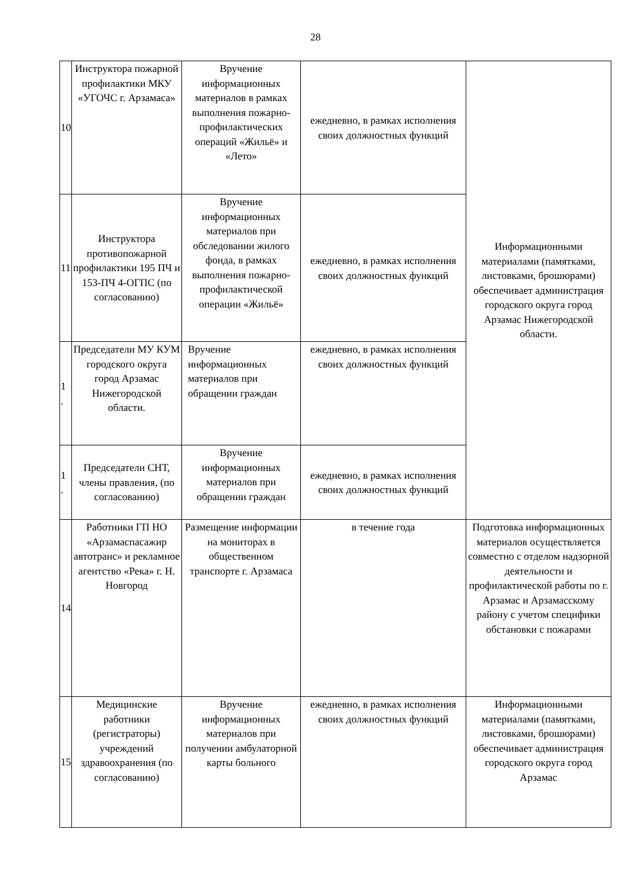28
| 10 | Инструктора пожарной профилактики МКУ «УГОЧС г. Арзамаса» | Вручение информационных материалов в рамках выполнения пожарно-профилактических операций «Жильё» и «Лето» | ежедневно, в рамках исполнения своих должностных функций | Информационными материалами (памятками, листовками, брошюрами) обеспечивает администрация городского округа город Арзамас Нижегородской области. |
| 11 | Инструктора противопожарной профилактики 195 ПЧ и 153-ПЧ 4-ОГПС (по согласованию) | Вручение информационных материалов при обследовании жилого фонда, в рамках выполнения пожарно-профилактической операции «Жильё» | ежедневно, в рамках исполнения своих должностных функций | |
| 1 . | Председатели МУ КУМ городского округа город Арзамас Нижегородской области. | Вручение информационных материалов при обращении граждан | ежедневно, в рамках исполнения своих должностных функций | |
| 1 . | Председатели СНТ, члены правления, (по согласованию) | Вручение информационных материалов при обращении граждан | ежедневно, в рамках исполнения своих должностных функций | |
| 14 | Работники ГП НО «Арзамаспасажир автотранс» и рекламное агентство «Река» г. Н. Новгород | Размещение информации на мониторах в общественном транспорте г. Арзамаса | в течение года | Подготовка информационных материалов осуществляется совместно с отделом надзорной деятельности и профилактической работы по г. Арзамас и Арзамасскому району с учетом специфики обстановки с пожарами |
| 15 | Медицинские работники (регистраторы) учреждений здравоохранения (по согласованию) | Вручение информационных материалов при получении амбулаторной карты больного | ежедневно, в рамках исполнения своих должностных функций | Информационными материалами (памятками, листовками, брошюрами) обеспечивает администрация городского округа город Арзамас |